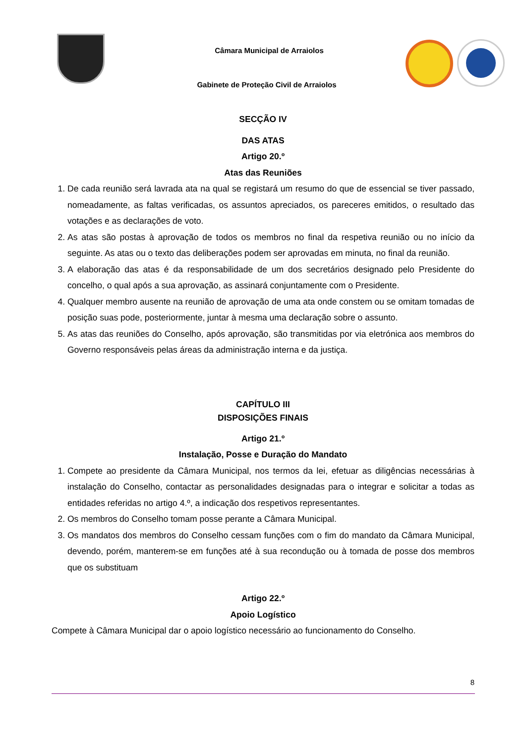Câmara Municipal de Arraiolos
Gabinete de Proteção Civil de Arraiolos
SECÇÃO IV
DAS ATAS
Artigo 20.º
Atas das Reuniões
1. De cada reunião será lavrada ata na qual se registará um resumo do que de essencial se tiver passado, nomeadamente, as faltas verificadas, os assuntos apreciados, os pareceres emitidos, o resultado das votações e as declarações de voto.
2. As atas são postas à aprovação de todos os membros no final da respetiva reunião ou no início da seguinte. As atas ou o texto das deliberações podem ser aprovadas em minuta, no final da reunião.
3. A elaboração das atas é da responsabilidade de um dos secretários designado pelo Presidente do concelho, o qual após a sua aprovação, as assinará conjuntamente com o Presidente.
4. Qualquer membro ausente na reunião de aprovação de uma ata onde constem ou se omitam tomadas de posição suas pode, posteriormente, juntar à mesma uma declaração sobre o assunto.
5. As atas das reuniões do Conselho, após aprovação, são transmitidas por via eletrónica aos membros do Governo responsáveis pelas áreas da administração interna e da justiça.
CAPÍTULO III
DISPOSIÇÕES FINAIS
Artigo 21.º
Instalação, Posse e Duração do Mandato
1. Compete ao presidente da Câmara Municipal, nos termos da lei, efetuar as diligências necessárias à instalação do Conselho, contactar as personalidades designadas para o integrar e solicitar a todas as entidades referidas no artigo 4.º, a indicação dos respetivos representantes.
2. Os membros do Conselho tomam posse perante a Câmara Municipal.
3. Os mandatos dos membros do Conselho cessam funções com o fim do mandato da Câmara Municipal, devendo, porém, manterem-se em funções até à sua recondução ou à tomada de posse dos membros que os substituam
Artigo 22.º
Apoio Logístico
Compete à Câmara Municipal dar o apoio logístico necessário ao funcionamento do Conselho.
8